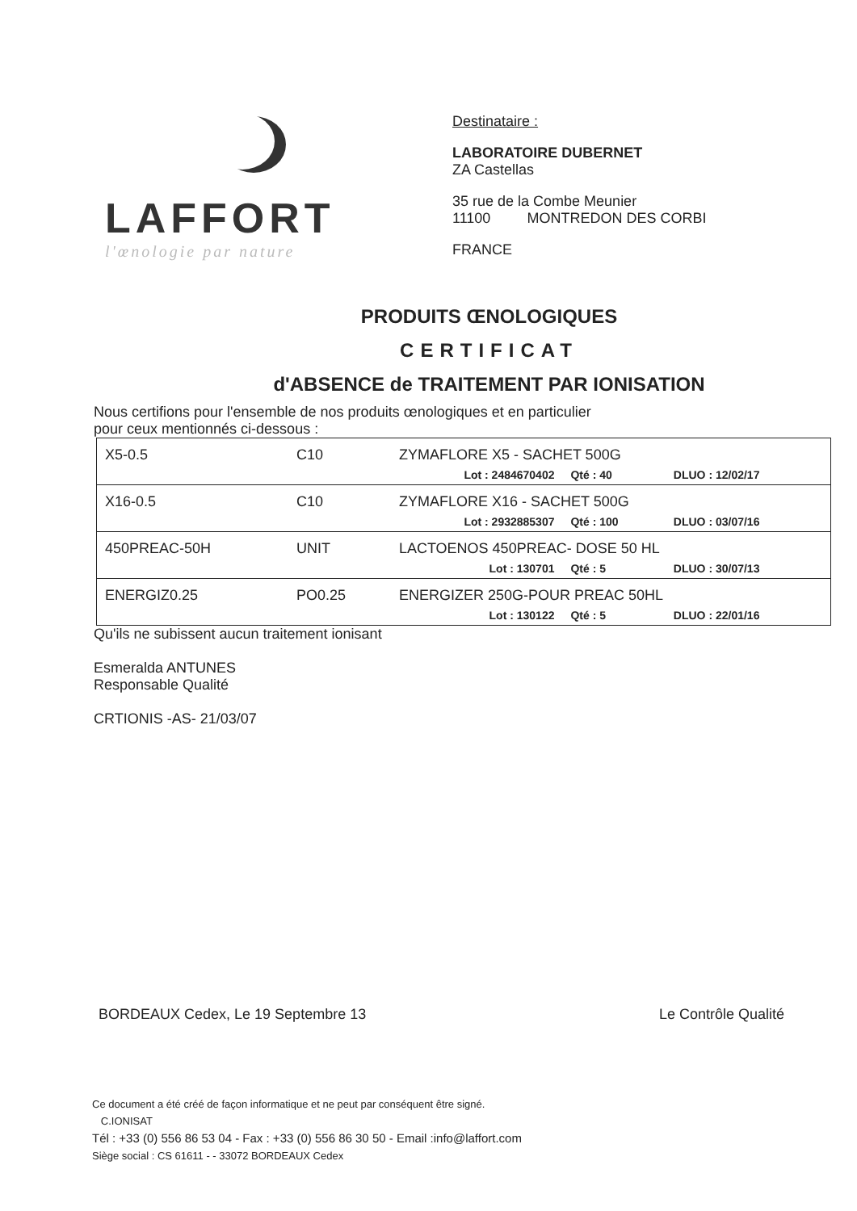LAFFORT
l'œnologie par nature
Destinataire :
LABORATOIRE DUBERNET
ZA Castellas
35 rue de la Combe Meunier
11100 MONTREDON DES CORBI
FRANCE
PRODUITS ŒNOLOGIQUES
CERTIFICAT
d'ABSENCE de TRAITEMENT PAR IONISATION
Nous certifions pour l'ensemble de nos produits œnologiques et en particulier
pour ceux mentionnés ci-dessous :
| X5-0.5 | C10 | ZYMAFLORE X5 - SACHET 500G | | |
| | | Lot : 2484670402 | Qté : 40 | DLUO : 12/02/17 |
| X16-0.5 | C10 | ZYMAFLORE X16 - SACHET 500G | | |
| | | Lot : 2932885307 | Qté : 100 | DLUO : 03/07/16 |
| 450PREAC-50H | UNIT | LACTOENOS 450PREAC- DOSE 50 HL | | |
| | | Lot : 130701 | Qté : 5 | DLUO : 30/07/13 |
| ENERGIZ0.25 | PO0.25 | ENERGIZER 250G-POUR PREAC 50HL | | |
| | | Lot : 130122 | Qté : 5 | DLUO : 22/01/16 |
Qu'ils ne subissent aucun traitement ionisant
Esmeralda ANTUNES
Responsable Qualité
CRTIONIS -AS- 21/03/07
BORDEAUX Cedex, Le 19 Septembre 13 Le Contrôle Qualité
Ce document a été créé de façon informatique et ne peut par conséquent être signé.
C.IONISAT
Tél : +33 (0) 556 86 53 04 - Fax : +33 (0) 556 86 30 50 - Email :info@laffort.com
Siège social : CS 61611 - - 33072 BORDEAUX Cedex